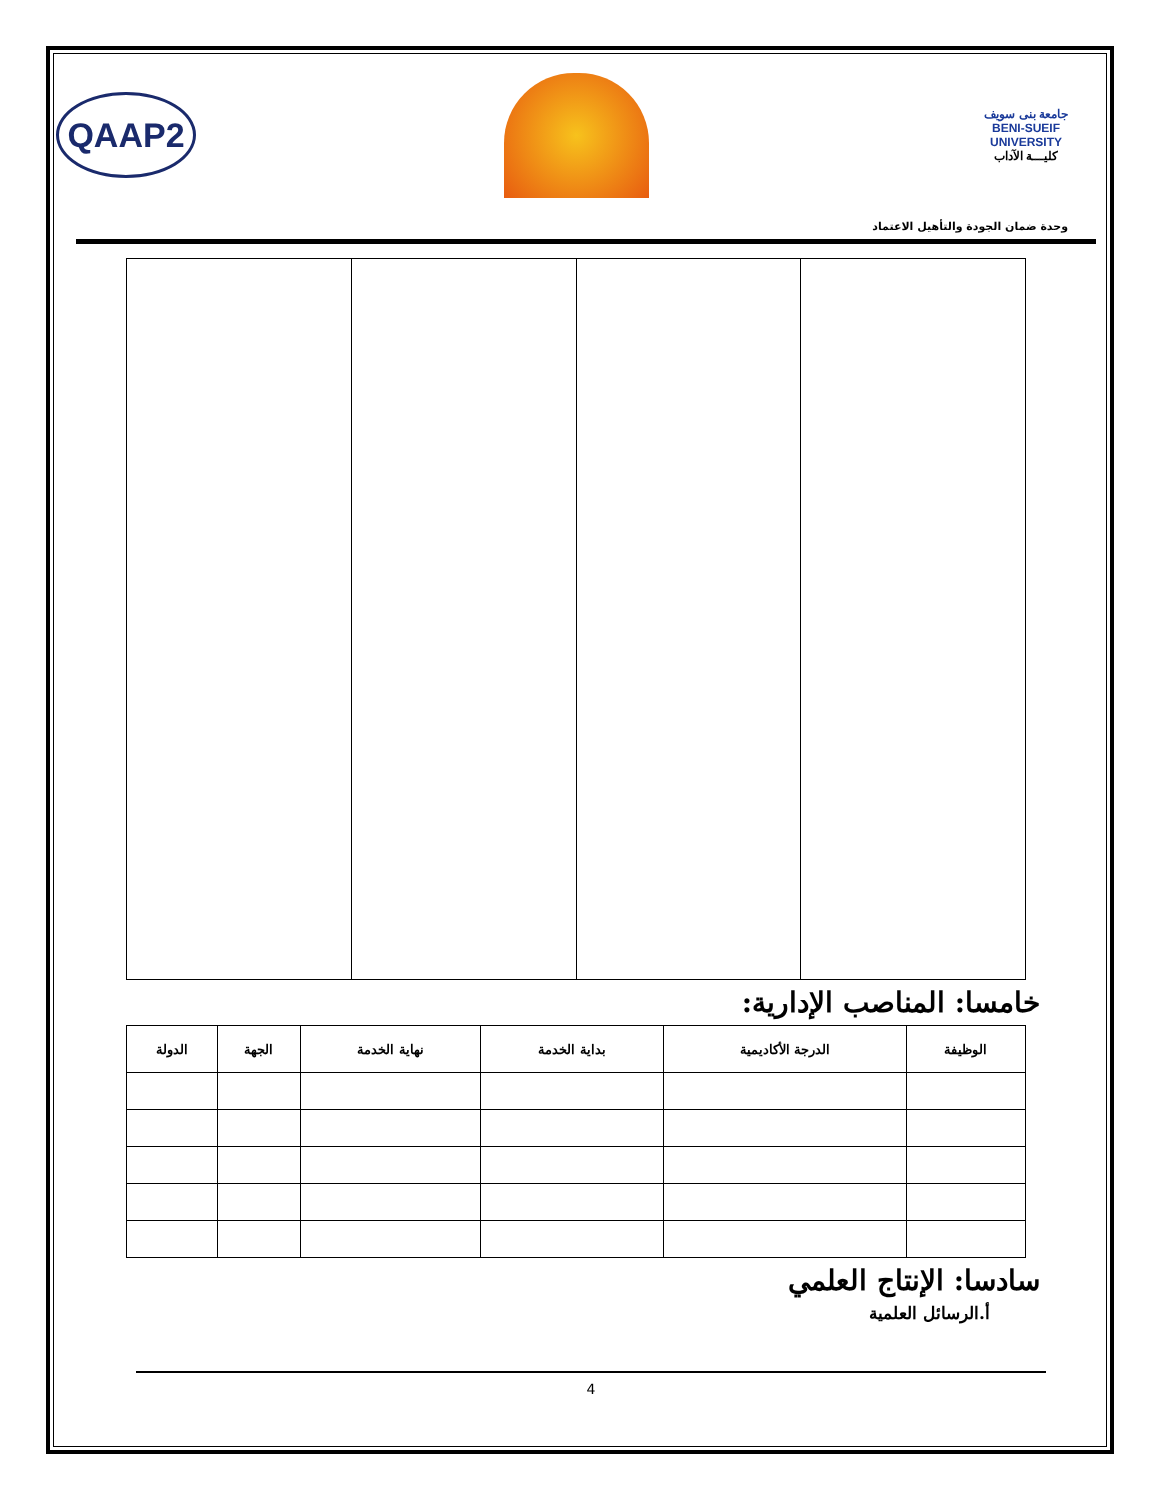QAAP2
جامعة بنى سويف
BENI-SUEIF UNIVERSITY
كليـــة الآداب
وحدة ضمان الجودة والتأهيل الاعتماد
خامسا: المناصب الإدارية:
| الوظيفة | الدرجة الأكاديمية | بداية الخدمة | نهاية الخدمة | الجهة | الدولة |
| --- | --- | --- | --- | --- | --- |
سادسا: الإنتاج العلمي
أ.الرسائل العلمية
4